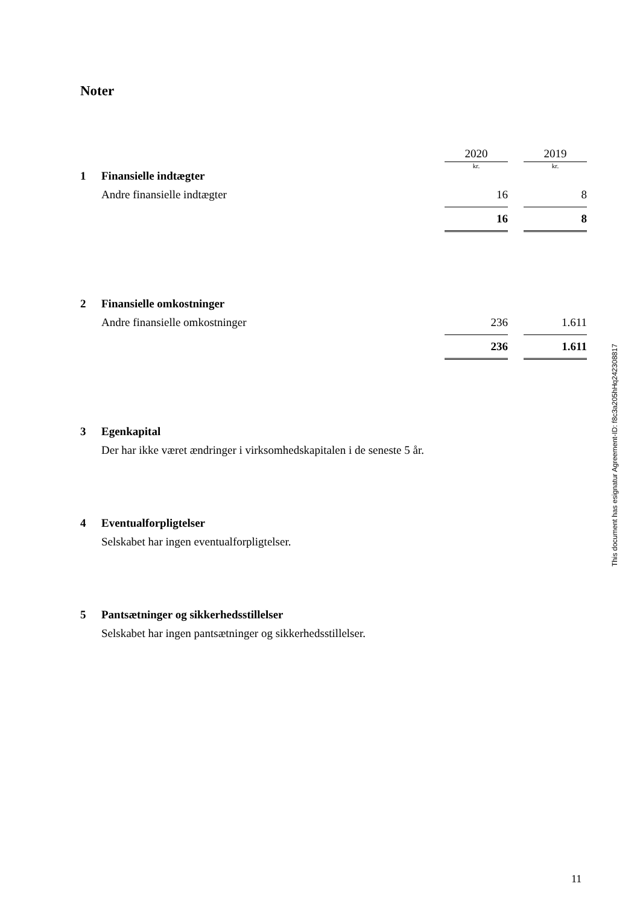Noter
| | | 2020 | | 2019 |
| | | kr. | | kr. |
| 1 | Finansielle indtægter | | | |
| | Andre finansielle indtægter | 16 | | 8 |
| | | 16 | | 8 |
| 2 | Finansielle omkostninger | | | |
| | Andre finansielle omkostninger | 236 | | 1.611 |
| | | 236 | | 1.611 |
| 3 | Egenkapital | | | |
| | Der har ikke været ændringer i virksomhedskapitalen i de seneste 5 år. | | | |
| 4 | Eventualforpligtelser | | | |
| | Selskabet har ingen eventualforpligtelser. | | | |
| 5 | Pantsætninger og sikkerhedsstillelser | | | |
| | Selskabet har ingen pantsætninger og sikkerhedsstillelser. | | | |
This document has esignatur Agreement-ID: f8c3a205hHq242308817
11